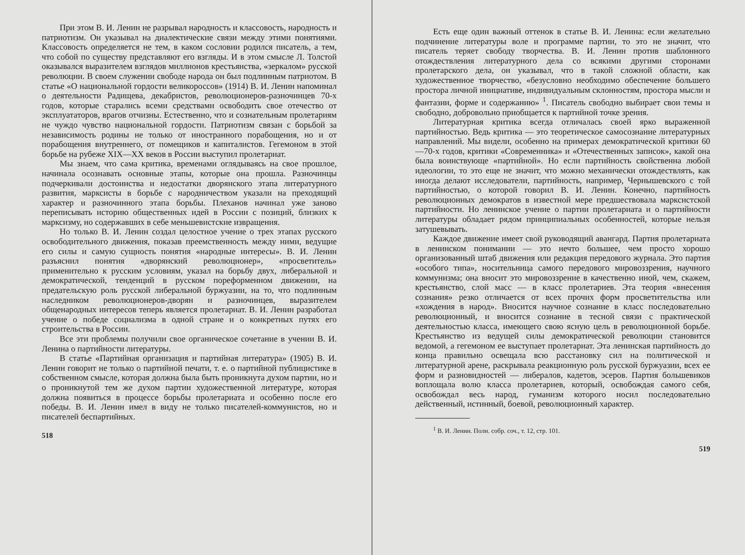При этом В. И. Ленин не разрывал народность и классовость, народность и патриотизм. Он указывал на диалектические связи между этими понятиями. Классовость определяется не тем, в каком сословии родился писатель, а тем, что собой по существу представляют его взгляды. И в этом смысле Л. Толстой оказывался выразителем взглядов миллионов крестьянства, «зеркалом» русской революции. В своем служении свободе народа он был подлинным патриотом. В статье «О национальной гордости великороссов» (1914) В. И. Ленин напоминал о деятельности Радищева, декабристов, революционеров-разночинцев 70-х годов, которые старались всеми средствами освободить свое отечество от эксплуататоров, врагов отчизны. Естественно, что и сознательным пролетариям не чуждо чувство национальной гордости. Патриотизм связан с борьбой за независимость родины не только от иностранного порабощения, но и от порабощения внутреннего, от помещиков и капиталистов. Гегемоном в этой борьбе на рубеже XIX—XX веков в России выступил пролетариат.
Мы знаем, что сама критика, временами оглядываясь на свое прошлое, начинала осознавать основные этапы, которые она прошла. Разночинцы подчеркивали достоинства и недостатки дворянского этапа литературного развития, марксисты в борьбе с народничеством указали на преходящий характер и разночинного этапа борьбы. Плеханов начинал уже заново переписывать историю общественных идей в России с позиций, близких к марксизму, но содержавших в себе меньшевистские извращения.
Но только В. И. Ленин создал целостное учение о трех этапах русского освободительного движения, показав преемственность между ними, ведущие его силы и самую сущность понятия «народные интересы». В. И. Ленин разъяснил понятия «дворянский революционер», «просветитель» применительно к русским условиям, указал на борьбу двух, либеральной и демократической, тенденций в русском пореформенном движении, на предательскую роль русской либеральной буржуазии, на то, что подлинным наследником революционеров-дворян и разночинцев, выразителем общенародных интересов теперь является пролетариат. В. И. Ленин разработал учение о победе социализма в одной стране и о конкретных путях его строительства в России.
Все эти проблемы получили свое органическое сочетание в учении В. И. Ленина о партийности литературы.
В статье «Партийная организация и партийная литература» (1905) В. И. Ленин говорит не только о партийной печати, т. е. о партийной публицистике в собственном смысле, которая должна была быть проникнута духом партии, но и о проникнутой тем же духом партии художественной литературе, которая должна появиться в процессе борьбы пролетариата и особенно после его победы. В. И. Ленин имел в виду не только писателей-коммунистов, но и писателей беспартийных.
518
Есть еще один важный оттенок в статье В. И. Ленина: если желательно подчинение литературы воле и программе партии, то это не значит, что писатель теряет свободу творчества. В. И. Ленин против шаблонного отождествления литературного дела со всякими другими сторонами пролетарского дела, он указывал, что в такой сложной области, как художественное творчество, «безусловно необходимо обеспечение большего простора личной инициативе, индивидуальным склонностям, простора мысли и фантазии, форме и содержанию» <sup>1</sup>. Писатель свободно выбирает свои темы и свободно, добровольно приобщается к партийной точке зрения.
Литературная критика всегда отличалась своей ярко выраженной партийностью. Ведь критика — это теоретическое самосознание литературных направлений. Мы видели, особенно на примерах демократической критики 60—70-х годов, критики «Современника» и «Отечественных записок», какой она была воинствующе «партийной». Но если партийность свойственна любой идеологии, то это еще не значит, что можно механически отождествлять, как иногда делают исследователи, партийность, например, Чернышевского с той партийностью, о которой говорил В. И. Ленин. Конечно, партийность революционных демократов в известной мере предшествовала марксистской партийности. Но ленинское учение о партии пролетариата и о партийности литературы обладает рядом принципиальных особенностей, которые нельзя затушевывать.
Каждое движение имеет свой руководящий авангард. Партия пролетариата в ленинском понимании — это нечто большее, чем просто хорошо организованный штаб движения или редакция передового журнала. Это партия «особого типа», носительница самого передового мировоззрения, научного коммунизма; она вносит это мировоззрение в качественно иной, чем, скажем, крестьянство, слой масс — в класс пролетариев. Эта теория «внесения сознания» резко отличается от всех прочих форм просветительства или «хождения в народ». Вносится научное сознание в класс последовательно революционный, и вносится сознание в тесной связи с практической деятельностью класса, имеющего свою ясную цель в революционной борьбе. Крестьянство из ведущей силы демократической революции становится ведомой, а гегемоном ее выступает пролетариат. Эта ленинская партийность до конца правильно освещала всю расстановку сил на политической и литературной арене, раскрывала реакционную роль русской буржуазии, всех ее форм и разновидностей — либералов, кадетов, эсеров. Партия большевиков воплощала волю класса пролетариев, который, освобождая самого себя, освобождал весь народ, гуманизм которого носил последовательно действенный, истинный, боевой, революционный характер.
<sup>1</sup> В. И. Ленин. Полн. собр. соч., т. 12, стр. 101.
519